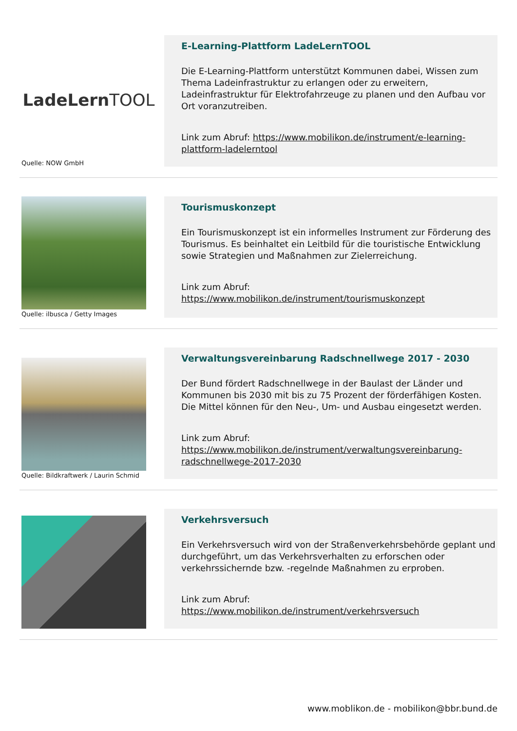LadeLernTOOL
Quelle: NOW GmbH
E-Learning-Plattform LadeLernTOOL
Die E-Learning-Plattform unterstützt Kommunen dabei, Wissen zum Thema Ladeinfrastruktur zu erlangen oder zu erweitern, Ladeinfrastruktur für Elektrofahrzeuge zu planen und den Aufbau vor Ort voranzutreiben.
Link zum Abruf: https://www.mobilikon.de/instrument/e-learning-plattform-ladelerntool
Quelle: ilbusca / Getty Images
Tourismuskonzept
Ein Tourismuskonzept ist ein informelles Instrument zur Förderung des Tourismus. Es beinhaltet ein Leitbild für die touristische Entwicklung sowie Strategien und Maßnahmen zur Zielerreichung.
Link zum Abruf:
https://www.mobilikon.de/instrument/tourismuskonzept
Quelle: Bildkraftwerk / Laurin Schmid
Verwaltungsvereinbarung Radschnellwege 2017 - 2030
Der Bund fördert Radschnellwege in der Baulast der Länder und Kommunen bis 2030 mit bis zu 75 Prozent der förderfähigen Kosten. Die Mittel können für den Neu-, Um- und Ausbau eingesetzt werden.
Link zum Abruf:
https://www.mobilikon.de/instrument/verwaltungsvereinbarung-radschnellwege-2017-2030
Verkehrsversuch
Ein Verkehrsversuch wird von der Straßenverkehrsbehörde geplant und durchgeführt, um das Verkehrsverhalten zu erforschen oder verkehrssichernde bzw. -regelnde Maßnahmen zu erproben.
Link zum Abruf:
https://www.mobilikon.de/instrument/verkehrsversuch
www.moblikon.de - mobilikon@bbr.bund.de